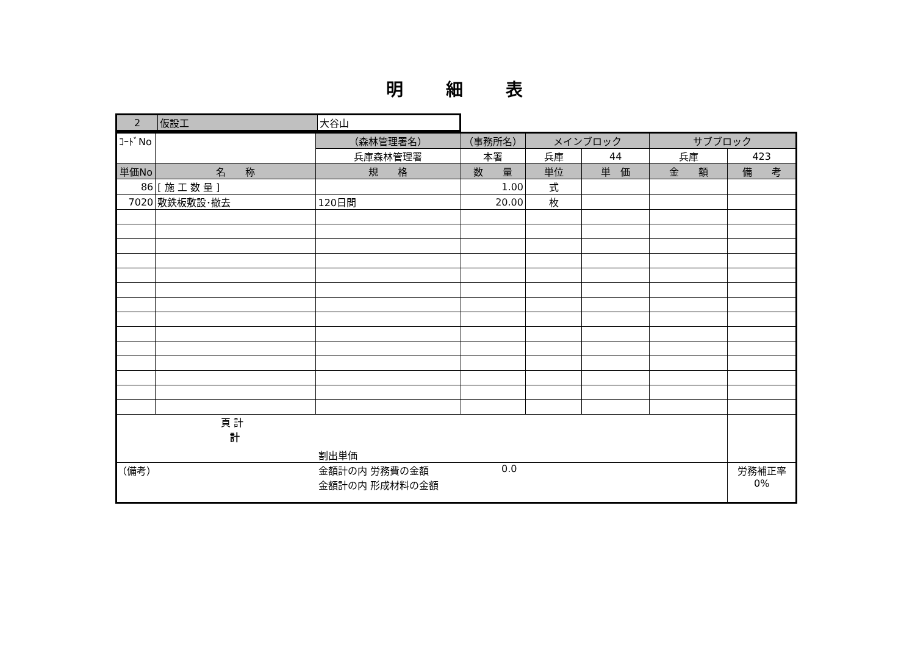明細表
| 2 | 仮設工 | 大谷山 |
| ｺｰﾄﾞNo | | （森林管理署名） | （事務所名） | メインブロック | | サブブロック | |
| | | 兵庫森林管理署 | 本署 | 兵庫 | 44 | 兵庫 | 423 |
| 単価No | 名 称 | 規 格 | 数 量 | 単位 | 単 価 | 金 額 | 備 考 |
| 86 | [ 施 工 数 量 ] | | 1.00 | 式 | | | |
| 7020 | 敷鉄板敷設･撤去 | 120日間 | 20.00 | 枚 | | | |
| 頁 計 計 割出単価 | | | | | | | |
| （備考） 金額計の内 労務費の金額 金額計の内 形成材料の金額 0.0 | | | | | | | 労務補正率 0% |